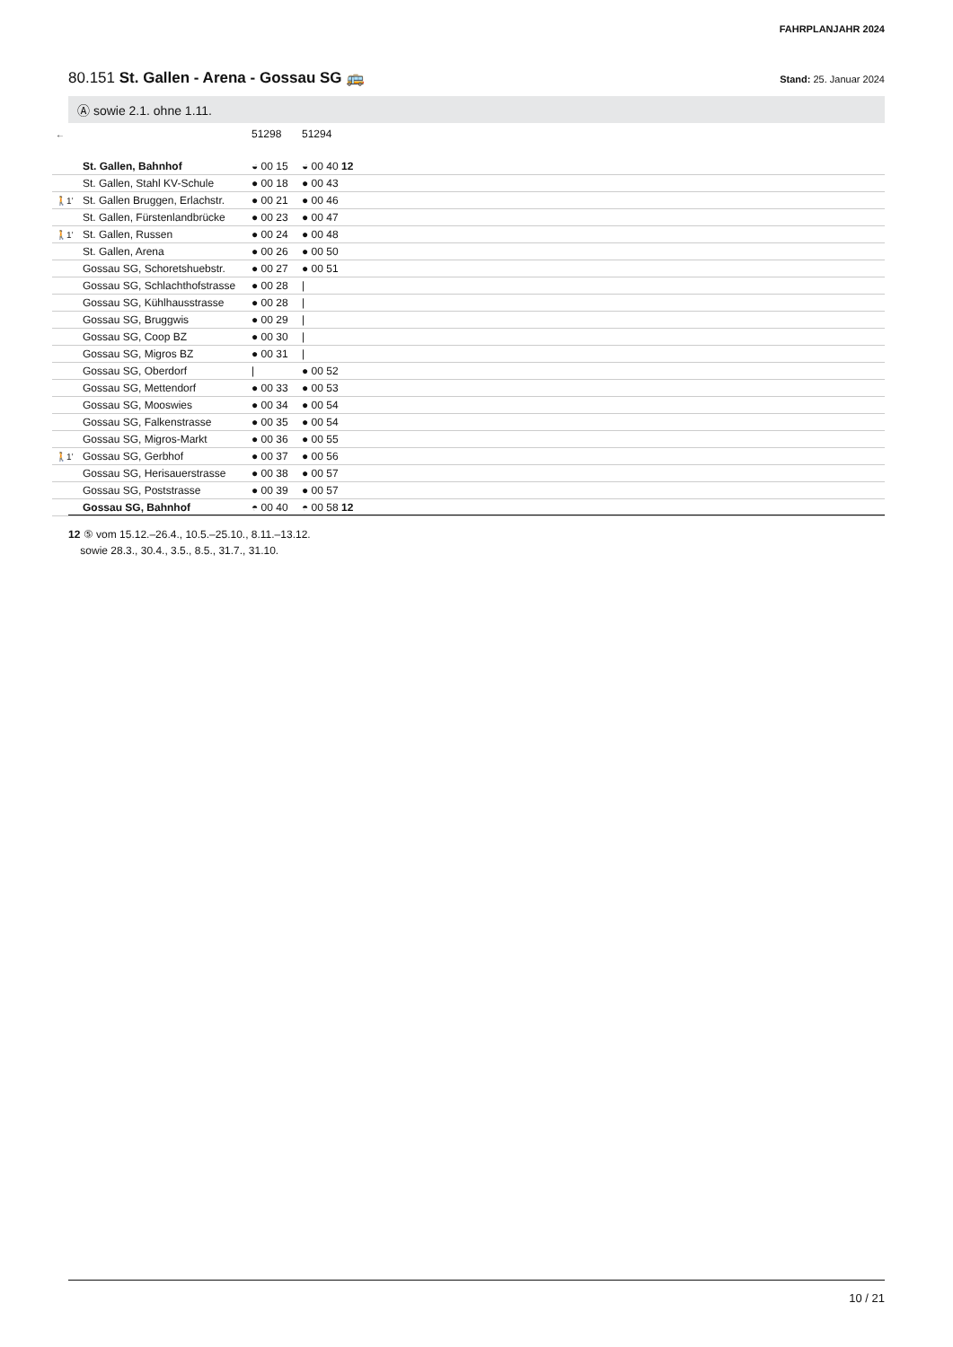FAHRPLANJAHR 2024
80.151 St. Gallen - Arena - Gossau SG 🚌 Stand: 25. Januar 2024
Ⓐ sowie 2.1. ohne 1.11.
| ← | | 51298 | 51294 | |
| | St. Gallen, Bahnhof | ◒ 00 15 | ◒ 00 40 12 | |
| | St. Gallen, Stahl KV-Schule | ● 00 18 | ● 00 43 | |
| 🚶1’ | St. Gallen Bruggen, Erlachstr. | ● 00 21 | ● 00 46 | |
| | St. Gallen, Fürstenlandbrücke | ● 00 23 | ● 00 47 | |
| 🚶1’ | St. Gallen, Russen | ● 00 24 | ● 00 48 | |
| | St. Gallen, Arena | ● 00 26 | ● 00 50 | |
| | Gossau SG, Schoretshuebstr. | ● 00 27 | ● 00 51 | |
| | Gossau SG, Schlachthofstrasse | ● 00 28 | / | |
| | Gossau SG, Kühlhausstrasse | ● 00 28 | / | |
| | Gossau SG, Bruggwis | ● 00 29 | / | |
| | Gossau SG, Coop BZ | ● 00 30 | / | |
| | Gossau SG, Migros BZ | ● 00 31 | / | |
| | Gossau SG, Oberdorf | / | ● 00 52 | |
| | Gossau SG, Mettendorf | ● 00 33 | ● 00 53 | |
| | Gossau SG, Mooswies | ● 00 34 | ● 00 54 | |
| | Gossau SG, Falkenstrasse | ● 00 35 | ● 00 54 | |
| | Gossau SG, Migros-Markt | ● 00 36 | ● 00 55 | |
| 🚶1’ | Gossau SG, Gerbhof | ● 00 37 | ● 00 56 | |
| | Gossau SG, Herisauerstrasse | ● 00 38 | ● 00 57 | |
| | Gossau SG, Poststrasse | ● 00 39 | ● 00 57 | |
| | Gossau SG, Bahnhof | ◓ 00 40 | ◓ 00 58 12 | |
12 ⑤ vom 15.12.–26.4., 10.5.–25.10., 8.11.–13.12.
sowie 28.3., 30.4., 3.5., 8.5., 31.7., 31.10.
10 / 21